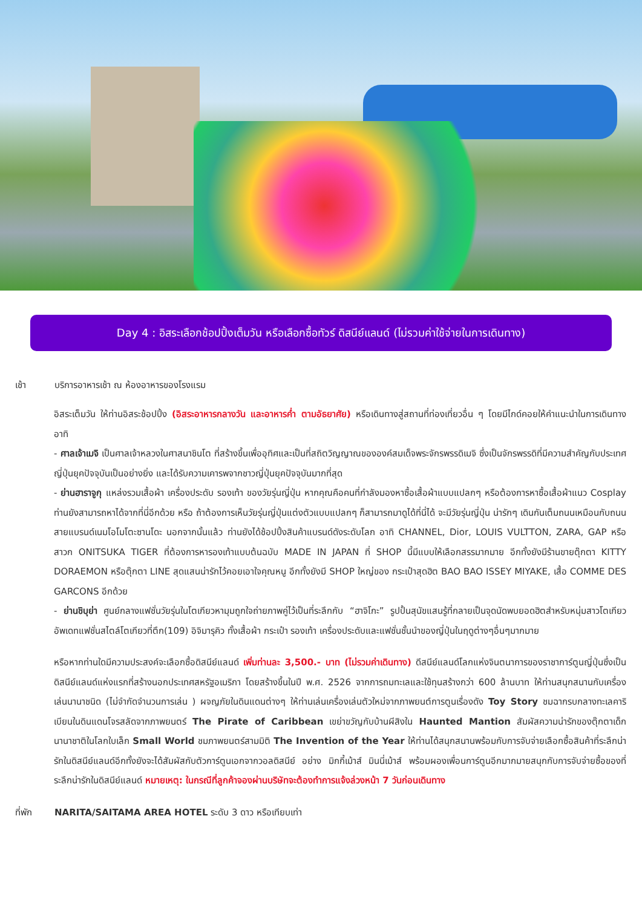Day 4 : อิสระเลือกช้อปปิ้งเต็มวัน หรือเลือกซื้อทัวร์ ดิสนีย์แลนด์ (ไม่รวมค่าใช้จ่ายในการเดินทาง)
เช้า บริการอาหารเช้า ณ ห้องอาหารของโรงแรม
อิสระเต็มวัน ให้ท่านอิสระช้อปปิ้ง (อิสระอาหารกลางวัน และอาหารค่ำ ตามอัธยาศัย) หรือเดินทางสู่สถานที่ท่องเที่ยวอื่น ๆ โดยมีไกด์คอยให้คำแนะนำในการเดินทาง อาทิ
- ศาลเจ้าเมจิ เป็นศาลเจ้าหลวงในศาสนาชินโต ที่สร้างขึ้นเพื่ออุทิศและเป็นที่สถิตวิญญาณขององค์สมเด็จพระจักรพรรดิเมจิ ซึ่งเป็นจักรพรรดิที่มีความสำคัญกับประเทศญี่ปุ่นยุคปัจจุบันเป็นอย่างยิ่ง และได้รับความเคารพจากชาวญี่ปุ่นยุคปัจจุบันมากที่สุด
- ย่านฮาราจูกุ แหล่งรวมเสื้อผ้า เครื่องประดับ รองเท้า ของวัยรุ่นญี่ปุ่น หากคุณคือคนที่กำลังมองหาซื้อเสื้อผ้าแบบแปลกๆ หรือต้องการหาซื้อเสื้อผ้าแนว Cosplay ท่านยังสามารถหาได้จากที่นี่อีกด้วย หรือ ถ้าต้องการเห็นวัยรุ่นญี่ปุ่นแต่งตัวแบบแปลกๆ ก็สามารถมาดูได้ที่นี่ได้ จะมีวัยรุ่นญี่ปุ่น น่ารักๆ เดินกันเต็มถนนเหมือนกับถนนสายแบรนด์เนมโอโมโตะซานโดะ นอกจากนั้นแล้ว ท่านยังได้ช้อปปิ้งสินค้าแบรนด์ดังระดับโลก อาทิ CHANNEL, Dior, LOUIS VULTTON, ZARA, GAP หรือสาวก ONITSUKA TIGER ที่ต้องการหารองเท้าแบบต้นฉบับ MADE IN JAPAN ที่ SHOP นี้มีแบบให้เลือกสรรมากมาย อีกทั้งยังมีร้านขายตุ๊กตา KITTY DORAEMON หรือตุ๊กตา LINE สุดแสนน่ารักไว้คอยเอาใจคุณหนู อีกทั้งยังมี SHOP ใหญ่ของ กระเป๋าสุดฮิต BAO BAO ISSEY MIYAKE, เสื้อ COMME DES GARCONS อีกด้วย
- ย่านชิบุย่า ศูนย์กลางแฟชั่นวัยรุ่นในโตเกียวหามุมถูกใจถ่ายภาพคู่ไว้เป็นที่ระลึกกับ “ฮาจิโกะ” รูปปั้นสุนัขแสนรู้ที่กลายเป็นจุดนัดพบยอดฮิตสำหรับหนุ่มสาวโตเกียว อัพเดทแฟชั่นสไตล์โตเกียวที่ตึก(109) อิจิมารุคิว ทั้งเสื้อผ้า กระเป๋า รองเท้า เครื่องประดับและแฟชั่นชั้นนำของญี่ปุ่นในฤดูต่างๆอื่นๆมากมาย
หรือหากท่านใดมีความประสงค์จะเลือกซื้อดิสนีย์แลนด์ เพิ่มท่านละ 3,500.- บาท (ไม่รวมค่าเดินทาง) ดีสนีย์แลนด์โลกแห่งจินตนาการของราชาการ์ตูนญี่ปุ่นซึ่งเป็นดิสนีย์แลนด์แห่งแรกที่สร้างนอกประเทศสหรัฐอเมริกา โดยสร้างขึ้นในปี พ.ศ. 2526 จากการถมทะเลและใช้ทุนสร้างกว่า 600 ล้านบาท ให้ท่านสนุกสนานกับเครื่องเล่นนานาชนิด (ไม่จำกัดจำนวนการเล่น ) ผจญภัยในดินแดนต่างๆ ให้ท่านเล่นเครื่องเล่นตัวใหม่จากภาพยนต์การตูนเรื่องดัง Toy Story ชมฉากรบกลางทะเลคาริเบียนในดินแดนโจรสลัดจากภาพยนตร์ The Pirate of Caribbean เขย่าขวัญกับบ้านผีสิงใน Haunted Mantion สัมผัสความน่ารักของตุ๊กตาเด็กนานาชาติในโลกใบเล็ก Small World ชมภาพยนตร์สามมิติ The Invention of the Year ให้ท่านได้สนุกสนานพร้อมกับการจับจ่ายเลือกซื้อสินค้าที่ระลึกน่ารักในดิสนีย์แลนด์อีกทั้งยังจะได้สัมผัสกับตัวการ์ตูนเอกจากวอลดิสนีย์ อย่าง มิกกี้เม้าส์ มินนี่เม้าส์ พร้อมผองเพื่อนการ์ตูนอีกมากมายสนุกกับการจับจ่ายซื้อของที่ระลึกน่ารักในดิสนีย์แลนด์ หมายเหตุ: ในกรณีที่ลูกค้าจองผ่านบริษัทจะต้องทำการแจ้งล่วงหน้า 7 วันก่อนเดินทาง
ที่พัก NARITA/SAITAMA AREA HOTEL ระดับ 3 ดาว หรือเทียบเท่า